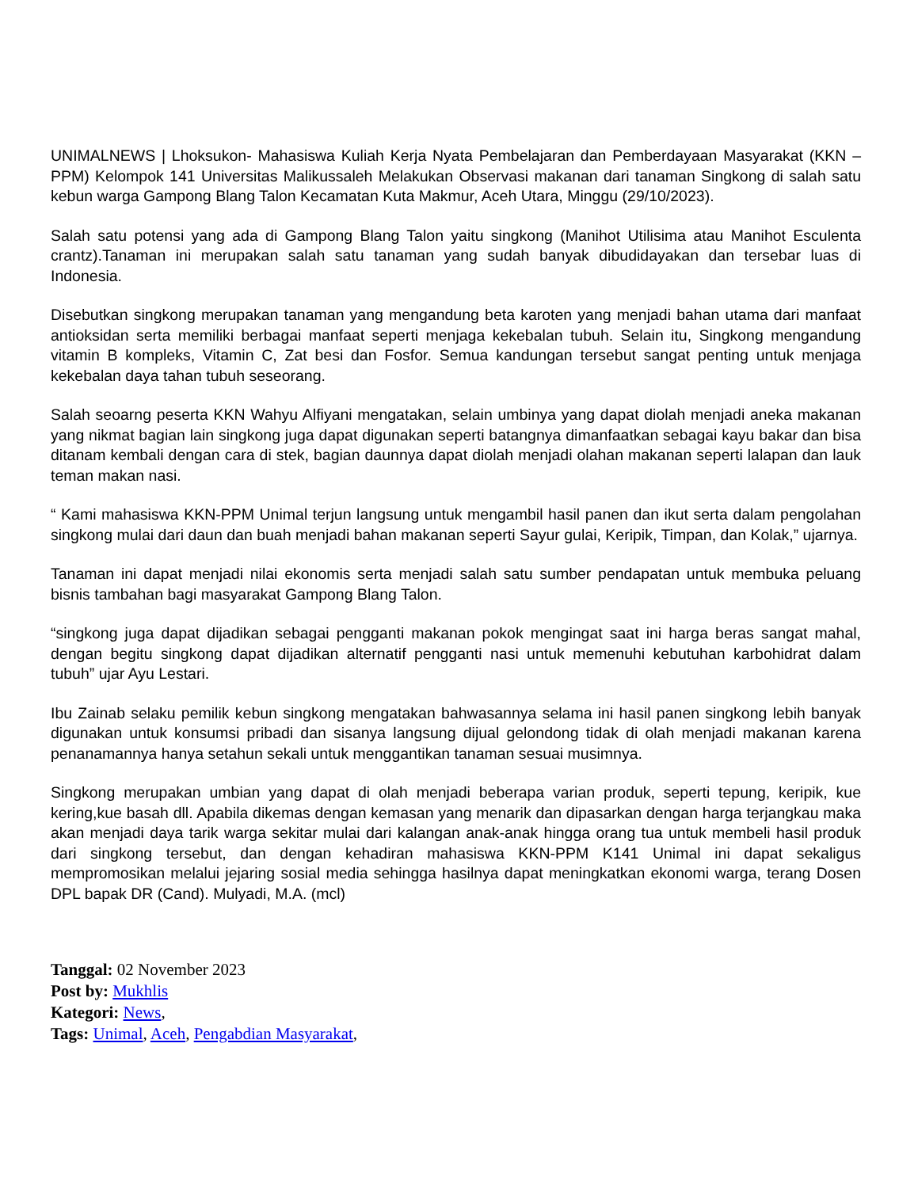UNIMALNEWS | Lhoksukon- Mahasiswa Kuliah Kerja Nyata Pembelajaran dan Pemberdayaan Masyarakat (KKN – PPM) Kelompok 141 Universitas Malikussaleh Melakukan Observasi makanan dari tanaman Singkong di salah satu kebun warga Gampong Blang Talon Kecamatan Kuta Makmur, Aceh Utara, Minggu (29/10/2023).
Salah satu potensi yang ada di Gampong Blang Talon yaitu singkong (Manihot Utilisima atau Manihot Esculenta crantz).Tanaman ini merupakan salah satu tanaman yang sudah banyak dibudidayakan dan tersebar luas di Indonesia.
Disebutkan singkong merupakan tanaman yang mengandung beta karoten yang menjadi bahan utama dari manfaat antioksidan serta memiliki berbagai manfaat seperti menjaga kekebalan tubuh. Selain itu, Singkong mengandung vitamin B kompleks, Vitamin C, Zat besi dan Fosfor. Semua kandungan tersebut sangat penting untuk menjaga kekebalan daya tahan tubuh seseorang.
Salah seoarng peserta KKN Wahyu Alfiyani mengatakan, selain umbinya yang dapat diolah menjadi aneka makanan yang nikmat bagian lain singkong juga dapat digunakan seperti batangnya dimanfaatkan sebagai kayu bakar dan bisa ditanam kembali dengan cara di stek, bagian daunnya dapat diolah menjadi olahan makanan seperti lalapan dan lauk teman makan nasi.
“ Kami mahasiswa KKN-PPM Unimal terjun langsung untuk mengambil hasil panen dan ikut serta dalam pengolahan singkong mulai dari daun dan buah menjadi bahan makanan seperti Sayur gulai, Keripik, Timpan, dan Kolak,” ujarnya.
Tanaman ini dapat menjadi nilai ekonomis serta menjadi salah satu sumber pendapatan untuk membuka peluang bisnis tambahan bagi masyarakat Gampong Blang Talon.
“singkong juga dapat dijadikan sebagai pengganti makanan pokok mengingat saat ini harga beras sangat mahal, dengan begitu singkong dapat dijadikan alternatif pengganti nasi untuk memenuhi kebutuhan karbohidrat dalam tubuh” ujar Ayu Lestari.
Ibu Zainab selaku pemilik kebun singkong mengatakan bahwasannya selama ini hasil panen singkong lebih banyak digunakan untuk konsumsi pribadi dan sisanya langsung dijual gelondong tidak di olah menjadi makanan karena penanamannya hanya setahun sekali untuk menggantikan tanaman sesuai musimnya.
Singkong merupakan umbian yang dapat di olah menjadi beberapa varian produk, seperti tepung, keripik, kue kering,kue basah dll. Apabila dikemas dengan kemasan yang menarik dan dipasarkan dengan harga terjangkau maka akan menjadi daya tarik warga sekitar mulai dari kalangan anak-anak hingga orang tua untuk membeli hasil produk dari singkong tersebut, dan dengan kehadiran mahasiswa KKN-PPM K141 Unimal ini dapat sekaligus mempromosikan melalui jejaring sosial media sehingga hasilnya dapat meningkatkan ekonomi warga, terang Dosen DPL bapak DR (Cand). Mulyadi, M.A. (mcl)
Tanggal: 02 November 2023
Post by: Mukhlis
Kategori: News,
Tags: Unimal, Aceh, Pengabdian Masyarakat,